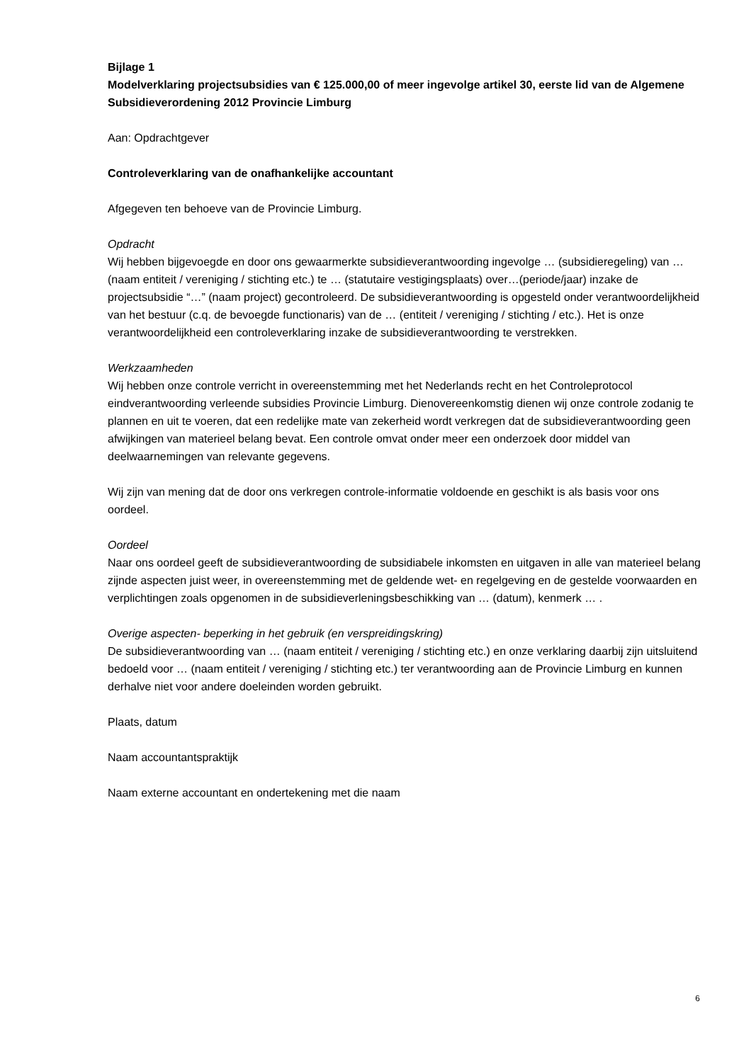Bijlage 1
Modelverklaring projectsubsidies van € 125.000,00 of meer ingevolge artikel 30, eerste lid van de Algemene Subsidieverordening 2012 Provincie Limburg
Aan: Opdrachtgever
Controleverklaring van de onafhankelijke accountant
Afgegeven ten behoeve van de Provincie Limburg.
Opdracht
Wij hebben bijgevoegde en door ons gewaarmerkte subsidieverantwoording ingevolge … (subsidieregeling) van … (naam entiteit / vereniging / stichting etc.) te … (statutaire vestigingsplaats) over…(periode/jaar) inzake de projectsubsidie “…” (naam project) gecontroleerd. De subsidieverantwoording is opgesteld onder verantwoordelijkheid van het bestuur (c.q. de bevoegde functionaris) van de … (entiteit / vereniging / stichting / etc.). Het is onze verantwoordelijkheid een controleverklaring inzake de subsidieverantwoording te verstrekken.
Werkzaamheden
Wij hebben onze controle verricht in overeenstemming met het Nederlands recht en het Controleprotocol eindverantwoording verleende subsidies Provincie Limburg. Dienovereenkomstig dienen wij onze controle zodanig te plannen en uit te voeren, dat een redelijke mate van zekerheid wordt verkregen dat de subsidieverantwoording geen afwijkingen van materieel belang bevat. Een controle omvat onder meer een onderzoek door middel van deelwaarnemingen van relevante gegevens.
Wij zijn van mening dat de door ons verkregen controle-informatie voldoende en geschikt is als basis voor ons oordeel.
Oordeel
Naar ons oordeel geeft de subsidieverantwoording de subsidiabele inkomsten en uitgaven in alle van materieel belang zijnde aspecten juist weer, in overeenstemming met de geldende wet- en regelgeving en de gestelde voorwaarden en verplichtingen zoals opgenomen in de subsidieverleningsbeschikking van … (datum), kenmerk … .
Overige aspecten- beperking in het gebruik (en verspreidingskring)
De subsidieverantwoording van … (naam entiteit / vereniging / stichting etc.) en onze verklaring daarbij zijn uitsluitend bedoeld voor … (naam entiteit / vereniging / stichting etc.) ter verantwoording aan de Provincie Limburg en kunnen derhalve niet voor andere doeleinden worden gebruikt.
Plaats, datum
Naam accountantspraktijk
Naam externe accountant en ondertekening met die naam
6